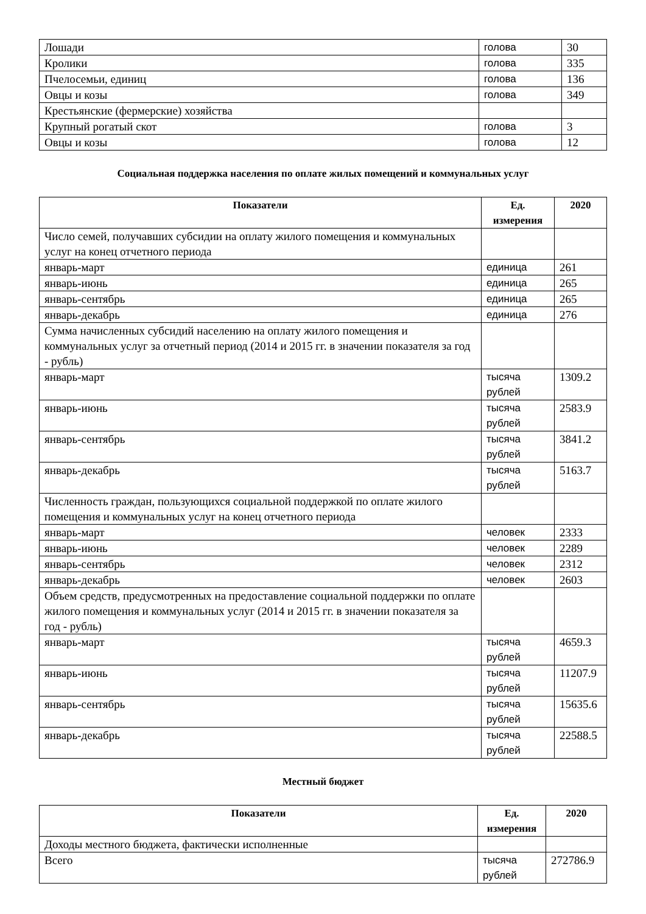| Лошади | голова | 30 |
| Кролики | голова | 335 |
| Пчелосемьи, единиц | голова | 136 |
| Овцы и козы | голова | 349 |
| Крестьянские (фермерские) хозяйства | | |
| Крупный рогатый скот | голова | 3 |
| Овцы и козы | голова | 12 |
Социальная поддержка населения по оплате жилых помещений и коммунальных услуг
| Показатели | Ед. измерения | 2020 |
| --- | --- | --- |
| Число семей, получавших субсидии на оплату жилого помещения и коммунальных услуг на конец отчетного периода | | |
| январь-март | единица | 261 |
| январь-июнь | единица | 265 |
| январь-сентябрь | единица | 265 |
| январь-декабрь | единица | 276 |
| Сумма начисленных субсидий населению на оплату жилого помещения и коммунальных услуг за отчетный период (2014 и 2015 гг. в значении показателя за год - рубль) | | |
| январь-март | тысяча рублей | 1309.2 |
| январь-июнь | тысяча рублей | 2583.9 |
| январь-сентябрь | тысяча рублей | 3841.2 |
| январь-декабрь | тысяча рублей | 5163.7 |
| Численность граждан, пользующихся социальной поддержкой по оплате жилого помещения и коммунальных услуг на конец отчетного периода | | |
| январь-март | человек | 2333 |
| январь-июнь | человек | 2289 |
| январь-сентябрь | человек | 2312 |
| январь-декабрь | человек | 2603 |
| Объем средств, предусмотренных на предоставление социальной поддержки по оплате жилого помещения и коммунальных услуг (2014 и 2015 гг. в значении показателя за год - рубль) | | |
| январь-март | тысяча рублей | 4659.3 |
| январь-июнь | тысяча рублей | 11207.9 |
| январь-сентябрь | тысяча рублей | 15635.6 |
| январь-декабрь | тысяча рублей | 22588.5 |
Местный бюджет
| Показатели | Ед. измерения | 2020 |
| --- | --- | --- |
| Доходы местного бюджета, фактически исполненные | | |
| Всего | тысяча рублей | 272786.9 |